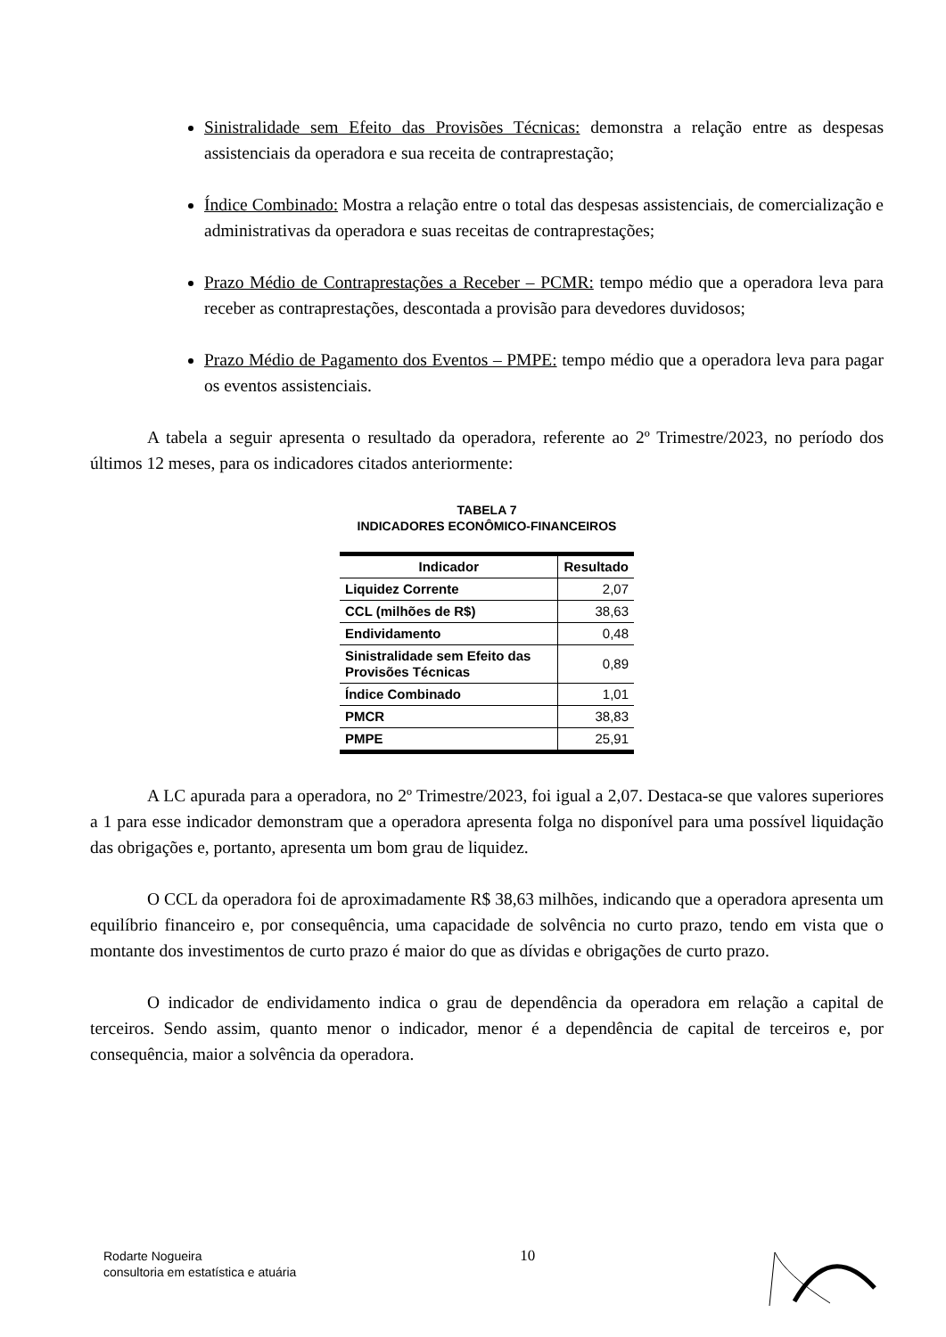Sinistralidade sem Efeito das Provisões Técnicas: demonstra a relação entre as despesas assistenciais da operadora e sua receita de contraprestação;
Índice Combinado: Mostra a relação entre o total das despesas assistenciais, de comercialização e administrativas da operadora e suas receitas de contraprestações;
Prazo Médio de Contraprestações a Receber – PCMR: tempo médio que a operadora leva para receber as contraprestações, descontada a provisão para devedores duvidosos;
Prazo Médio de Pagamento dos Eventos – PMPE: tempo médio que a operadora leva para pagar os eventos assistenciais.
A tabela a seguir apresenta o resultado da operadora, referente ao 2º Trimestre/2023, no período dos últimos 12 meses, para os indicadores citados anteriormente:
TABELA 7
INDICADORES ECONÔMICO-FINANCEIROS
| Indicador | Resultado |
| --- | --- |
| Liquidez Corrente | 2,07 |
| CCL (milhões de R$) | 38,63 |
| Endividamento | 0,48 |
| Sinistralidade sem Efeito das Provisões Técnicas | 0,89 |
| Índice Combinado | 1,01 |
| PMCR | 38,83 |
| PMPE | 25,91 |
A LC apurada para a operadora, no 2º Trimestre/2023, foi igual a 2,07. Destaca-se que valores superiores a 1 para esse indicador demonstram que a operadora apresenta folga no disponível para uma possível liquidação das obrigações e, portanto, apresenta um bom grau de liquidez.
O CCL da operadora foi de aproximadamente R$ 38,63 milhões, indicando que a operadora apresenta um equilíbrio financeiro e, por consequência, uma capacidade de solvência no curto prazo, tendo em vista que o montante dos investimentos de curto prazo é maior do que as dívidas e obrigações de curto prazo.
O indicador de endividamento indica o grau de dependência da operadora em relação a capital de terceiros. Sendo assim, quanto menor o indicador, menor é a dependência de capital de terceiros e, por consequência, maior a solvência da operadora.
Rodarte Nogueira
consultoria em estatística e atuária
10